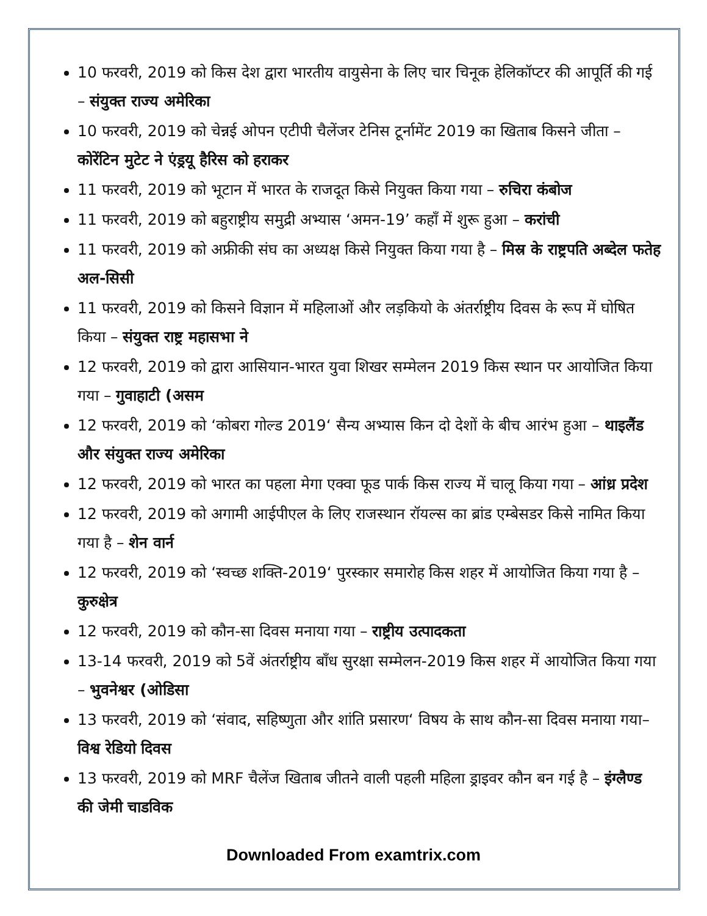10 फरवरी, 2019 को किस देश द्वारा भारतीय वायुसेना के लिए चार चिनूक हेलिकॉप्टर की आपूर्ति की गई – संयुक्त राज्य अमेरिका
10 फरवरी, 2019 को चेन्नई ओपन एटीपी चैलेंजर टेनिस टूर्नामेंट 2019 का खिताब किसने जीता – कोरेंटिन मुटेट ने एंड्रयू हैरिस को हराकर
11 फरवरी, 2019 को भूटान में भारत के राजदूत किसे नियुक्त किया गया – रुचिरा कंबोज
11 फरवरी, 2019 को बहुराष्ट्रीय समुद्री अभ्यास ‘अमन-19’ कहाँ में शुरू हुआ – करांची
11 फरवरी, 2019 को अफ्रीकी संघ का अध्यक्ष किसे नियुक्त किया गया है – मिस्र के राष्ट्रपति अब्देल फतेह अल-सिसी
11 फरवरी, 2019 को किसने विज्ञान में महिलाओं और लड़कियो के अंतर्राष्ट्रीय दिवस के रूप में घोषित किया – संयुक्त राष्ट्र महासभा ने
12 फरवरी, 2019 को द्वारा आसियान-भारत युवा शिखर सम्मेलन 2019 किस स्थान पर आयोजित किया गया – गुवाहाटी (असम
12 फरवरी, 2019 को ‘कोबरा गोल्ड 2019‘ सैन्य अभ्यास किन दो देशों के बीच आरंभ हुआ – थाइलैंड और संयुक्त राज्य अमेरिका
12 फरवरी, 2019 को भारत का पहला मेगा एक्वा फूड पार्क किस राज्य में चालू किया गया – आंध्र प्रदेश
12 फरवरी, 2019 को अगामी आईपीएल के लिए राजस्थान रॉयल्स का ब्रांड एम्बेसडर किसे नामित किया गया है – शेन वार्न
12 फरवरी, 2019 को ‘स्वच्छ शक्ति-2019‘ पुरस्कार समारोह किस शहर में आयोजित किया गया है – कुरुक्षेत्र
12 फरवरी, 2019 को कौन-सा दिवस मनाया गया – राष्ट्रीय उत्पादकता
13-14 फरवरी, 2019 को 5वें अंतर्राष्ट्रीय बाँध सुरक्षा सम्मेलन-2019 किस शहर में आयोजित किया गया – भुवनेश्वर (ओडिसा
13 फरवरी, 2019 को ‘संवाद, सहिष्णुता और शांति प्रसारण‘ विषय के साथ कौन-सा दिवस मनाया गया– विश्व रेडियो दिवस
13 फरवरी, 2019 को MRF चैलेंज खिताब जीतने वाली पहली महिला ड्राइवर कौन बन गई है – इंग्लैण्ड की जेमी चाडविक
Downloaded From examtrix.com